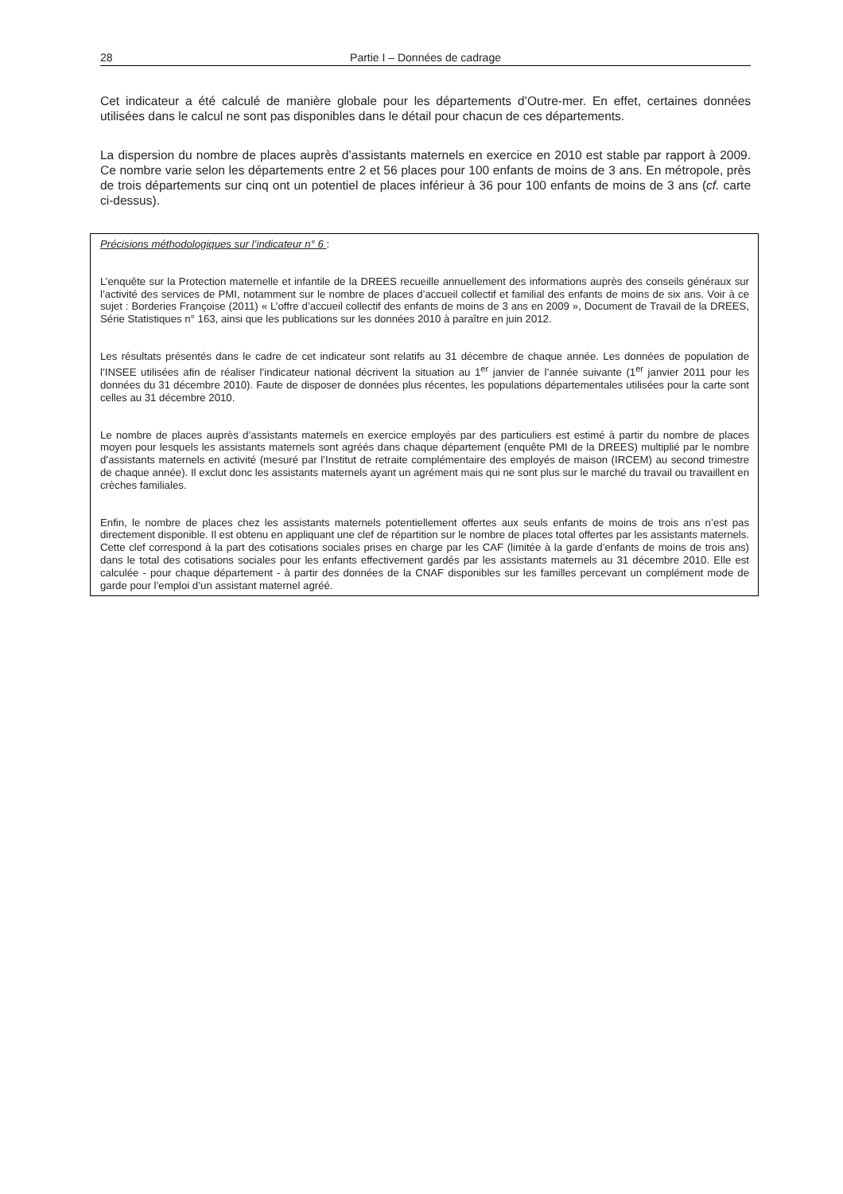28 Partie I – Données de cadrage
Cet indicateur a été calculé de manière globale pour les départements d’Outre-mer. En effet, certaines données utilisées dans le calcul ne sont pas disponibles dans le détail pour chacun de ces départements.
La dispersion du nombre de places auprès d’assistants maternels en exercice en 2010 est stable par rapport à 2009. Ce nombre varie selon les départements entre 2 et 56 places pour 100 enfants de moins de 3 ans. En métropole, près de trois départements sur cinq ont un potentiel de places inférieur à 36 pour 100 enfants de moins de 3 ans (cf. carte ci-dessus).
Précisions méthodologiques sur l’indicateur n° 6 :
L’enquête sur la Protection maternelle et infantile de la DREES recueille annuellement des informations auprès des conseils généraux sur l’activité des services de PMI, notamment sur le nombre de places d’accueil collectif et familial des enfants de moins de six ans. Voir à ce sujet : Borderies Françoise (2011) « L’offre d’accueil collectif des enfants de moins de 3 ans en 2009 », Document de Travail de la DREES, Série Statistiques n° 163, ainsi que les publications sur les données 2010 à paraître en juin 2012.
Les résultats présentés dans le cadre de cet indicateur sont relatifs au 31 décembre de chaque année. Les données de population de l’INSEE utilisées afin de réaliser l’indicateur national décrivent la situation au 1<sup>er</sup> janvier de l’année suivante (1<sup>er</sup> janvier 2011 pour les données du 31 décembre 2010). Faute de disposer de données plus récentes, les populations départementales utilisées pour la carte sont celles au 31 décembre 2010.
Le nombre de places auprès d’assistants maternels en exercice employés par des particuliers est estimé à partir du nombre de places moyen pour lesquels les assistants maternels sont agréés dans chaque département (enquête PMI de la DREES) multiplié par le nombre d’assistants maternels en activité (mesuré par l’Institut de retraite complémentaire des employés de maison (IRCEM) au second trimestre de chaque année). Il exclut donc les assistants maternels ayant un agrément mais qui ne sont plus sur le marché du travail ou travaillent en crèches familiales.
Enfin, le nombre de places chez les assistants maternels potentiellement offertes aux seuls enfants de moins de trois ans n’est pas directement disponible. Il est obtenu en appliquant une clef de répartition sur le nombre de places total offertes par les assistants maternels. Cette clef correspond à la part des cotisations sociales prises en charge par les CAF (limitée à la garde d’enfants de moins de trois ans) dans le total des cotisations sociales pour les enfants effectivement gardés par les assistants maternels au 31 décembre 2010. Elle est calculée - pour chaque département - à partir des données de la CNAF disponibles sur les familles percevant un complément mode de garde pour l’emploi d’un assistant maternel agréé.